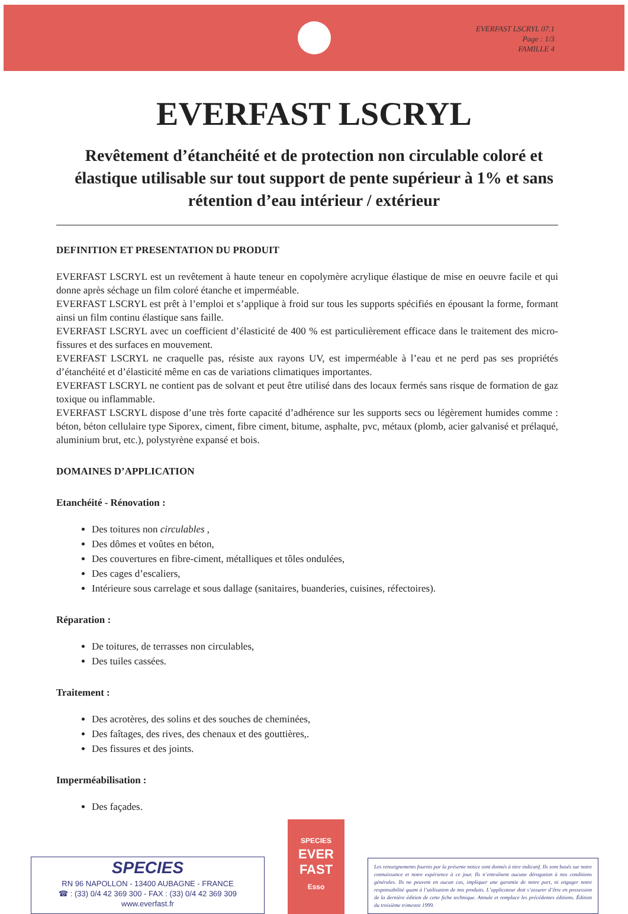EVERFAST LSCRYL 07.1
Page : 1/3
FAMILLE 4
EVERFAST LSCRYL
Revêtement d’étanchéité et de protection non circulable coloré et élastique utilisable sur tout support de pente supérieur à 1% et sans rétention d’eau intérieur / extérieur
DEFINITION ET PRESENTATION DU PRODUIT
EVERFAST LSCRYL est un revêtement à haute teneur en copolymère acrylique élastique de mise en oeuvre facile et qui donne après séchage un film coloré étanche et imperméable.
EVERFAST LSCRYL est prêt à l’emploi et s’applique à froid sur tous les supports spécifiés en épousant la forme, formant ainsi un film continu élastique sans faille.
EVERFAST LSCRYL avec un coefficient d’élasticité de 400 % est particulièrement efficace dans le traitement des micro-fissures et des surfaces en mouvement.
EVERFAST LSCRYL ne craquelle pas, résiste aux rayons UV, est imperméable à l’eau et ne perd pas ses propriétés d’étanchéité et d’élasticité même en cas de variations climatiques importantes.
EVERFAST LSCRYL ne contient pas de solvant et peut être utilisé dans des locaux fermés sans risque de formation de gaz toxique ou inflammable.
EVERFAST LSCRYL dispose d’une très forte capacité d’adhérence sur les supports secs ou légèrement humides comme : béton, béton cellulaire type Siporex, ciment, fibre ciment, bitume, asphalte, pvc, métaux (plomb, acier galvanisé et prélaqué, aluminium brut, etc.), polystyrène expansé et bois.
DOMAINES D’APPLICATION
Etanchéité - Rénovation :
Des toitures non circulables ,
Des dômes et voûtes en béton,
Des couvertures en fibre-ciment, métalliques et tôles ondulées,
Des cages d’escaliers,
Intérieure sous carrelage et sous dallage (sanitaires, buanderies, cuisines, réfectoires).
Réparation :
De toitures, de terrasses non circulables,
Des tuiles cassées.
Traitement :
Des acrotères, des solins et des souches de cheminées,
Des faîtages, des rives, des chenaux et des gouttières,.
Des fissures et des joints.
Imperméabilisation :
Des façades.
SPECIES
RN 96 NAPOLLON - 13400 AUBAGNE - FRANCE
☎ : (33) 0/4 42 369 300 - FAX : (33) 0/4 42 369 309
www.everfast.fr
SPECIES
EVER
FAST
Esso
Les renseignements fournis par la présente notice sont donnés à titre indicatif. Ils sont basés sur notre connaissance et notre expérience à ce jour. Ils n’entraînent aucune dérogation à nos conditions générales. Ils ne peuvent en aucun cas, impliquer une garantie de notre part, ni engager notre responsabilité quant à l’utilisation de nos produits. L’applicateur doit s’assurer d’être en possession de la dernière édition de cette fiche technique. Annule et remplace les précédentes éditions. Édition du troisième trimestre 1999.